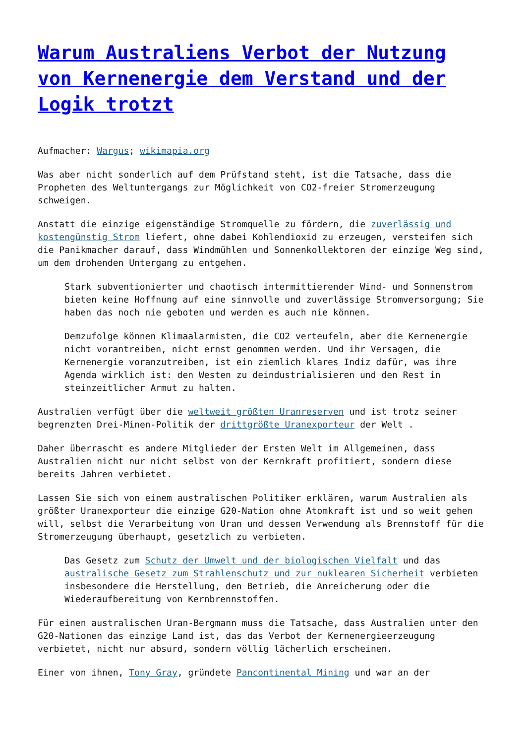Warum Australiens Verbot der Nutzung von Kernenergie dem Verstand und der Logik trotzt
Aufmacher: Wargus; wikimapia.org
Was aber nicht sonderlich auf dem Prüfstand steht, ist die Tatsache, dass die Propheten des Weltuntergangs zur Möglichkeit von CO2-freier Stromerzeugung schweigen.
Anstatt die einzige eigenständige Stromquelle zu fördern, die zuverlässig und kostengünstig Strom liefert, ohne dabei Kohlendioxid zu erzeugen, versteifen sich die Panikmacher darauf, dass Windmühlen und Sonnenkollektoren der einzige Weg sind, um dem drohenden Untergang zu entgehen.
Stark subventionierter und chaotisch intermittierender Wind- und Sonnenstrom bieten keine Hoffnung auf eine sinnvolle und zuverlässige Stromversorgung; Sie haben das noch nie geboten und werden es auch nie können.
Demzufolge können Klimaalarmisten, die CO2 verteufeln, aber die Kernenergie nicht vorantreiben, nicht ernst genommen werden. Und ihr Versagen, die Kernenergie voranzutreiben, ist ein ziemlich klares Indiz dafür, was ihre Agenda wirklich ist: den Westen zu deindustrialisieren und den Rest in steinzeitlicher Armut zu halten.
Australien verfügt über die weltweit größten Uranreserven und ist trotz seiner begrenzten Drei-Minen-Politik der drittgrößte Uranexporteur der Welt .
Daher überrascht es andere Mitglieder der Ersten Welt im Allgemeinen, dass Australien nicht nur nicht selbst von der Kernkraft profitiert, sondern diese bereits Jahren verbietet.
Lassen Sie sich von einem australischen Politiker erklären, warum Australien als größter Uranexporteur die einzige G20-Nation ohne Atomkraft ist und so weit gehen will, selbst die Verarbeitung von Uran und dessen Verwendung als Brennstoff für die Stromerzeugung überhaupt, gesetzlich zu verbieten.
Das Gesetz zum Schutz der Umwelt und der biologischen Vielfalt und das australische Gesetz zum Strahlenschutz und zur nuklearen Sicherheit verbieten insbesondere die Herstellung, den Betrieb, die Anreicherung oder die Wiederaufbereitung von Kernbrennstoffen.
Für einen australischen Uran-Bergmann muss die Tatsache, dass Australien unter den G20-Nationen das einzige Land ist, das das Verbot der Kernenergieerzeugung verbietet, nicht nur absurd, sondern völlig lächerlich erscheinen.
Einer von ihnen, Tony Gray, gründete Pancontinental Mining und war an der